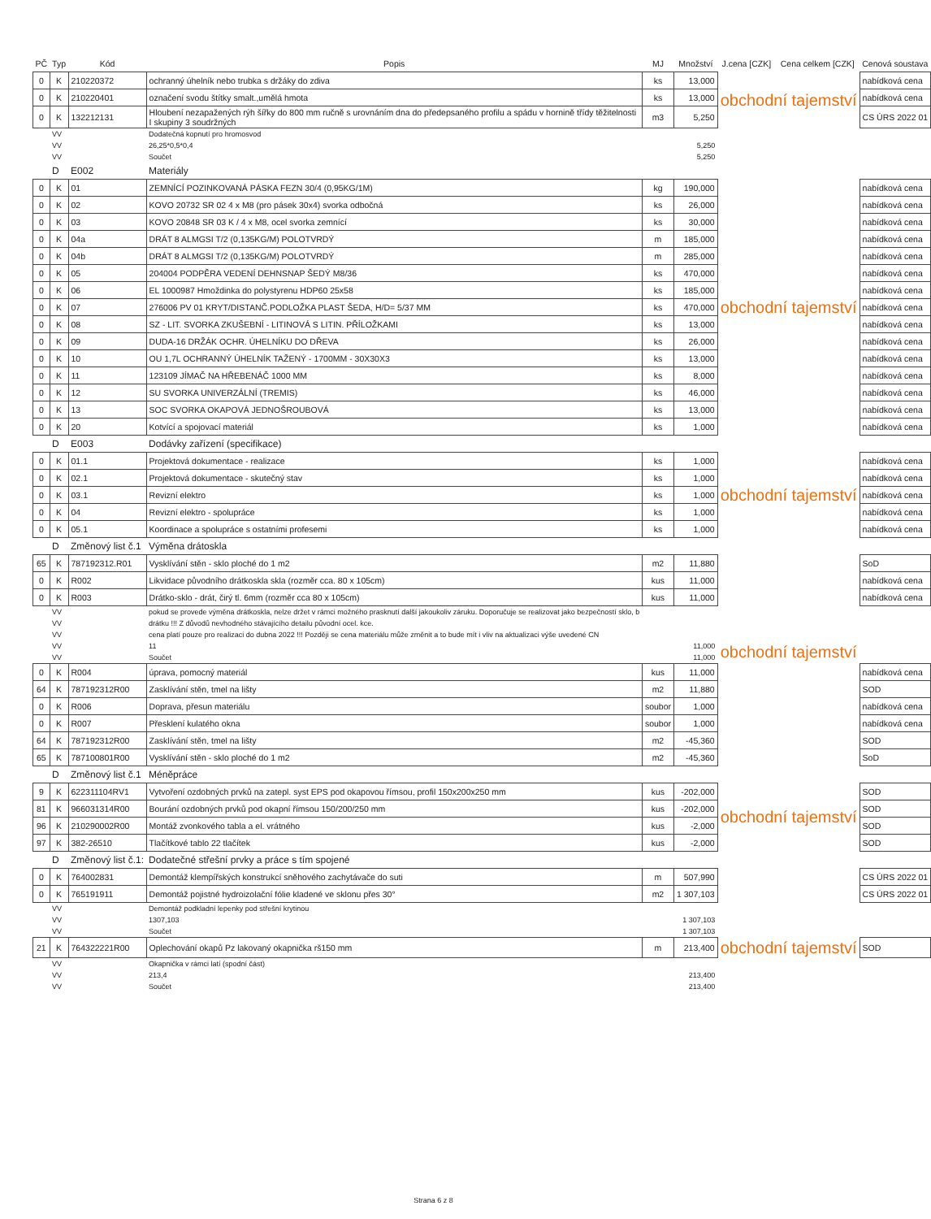| PČ | Typ | Kód | Popis | MJ | Množství | J.cena [CZK] | Cena celkem [CZK] | Cenová soustava |
| --- | --- | --- | --- | --- | --- | --- | --- | --- |
| 0 | K | 210220372 | ochranný úhelník nebo trubka s držáky do zdiva | ks | 13,000 | obchodní tajemství | | nabídková cena |
| 0 | K | 210220401 | označení svodu štítky smalt.,umělá hmota | ks | 13,000 | | | nabídková cena |
| 0 | K | 132212131 | Hloubení nezapažených rýh šířky do 800 mm ručně s urovnáním dna do předepsaného profilu a spádu v hornině třídy těžitelnosti I skupiny 3 soudržných | m3 | 5,250 | | | CS ÚRS 2022 01 |
| | VV | | Dodatečná kopnutí pro hromosvod | | | | | |
| | VV | | 26,25*0,5*0,4 | | 5,250 | | | |
| | VV | | Součet | | 5,250 | | | |
| | D | E002 | Materiály | | | | | |
| 0 | K | 01 | ZEMNÍCÍ POZINKOVANÁ PÁSKA FEZN 30/4 (0,95KG/1M) | kg | 190,000 | obchodní tajemství | | nabídková cena |
| 0 | K | 02 | KOVO 20732 SR 02 4 x M8 (pro pásek 30x4) svorka odbočná | ks | 26,000 | | | nabídková cena |
| 0 | K | 03 | KOVO 20848 SR 03 K / 4 x M8, ocel svorka zemnící | ks | 30,000 | | | nabídková cena |
| 0 | K | 04a | DRÁT 8 ALMGSI T/2 (0,135KG/M) POLOTVRDÝ | m | 185,000 | | | nabídková cena |
| 0 | K | 04b | DRÁT 8 ALMGSI T/2 (0,135KG/M) POLOTVRDÝ | m | 285,000 | | | nabídková cena |
| 0 | K | 05 | 204004 PODPĚRA VEDENÍ DEHNSNAP ŠEDÝ M8/36 | ks | 470,000 | | | nabídková cena |
| 0 | K | 06 | EL 1000987 Hmoždinka do polystyrenu HDP60 25x58 | ks | 185,000 | | | nabídková cena |
| 0 | K | 07 | 276006 PV 01 KRYT/DISTANČ.PODLOŽKA PLAST ŠEDA, H/D= 5/37 MM | ks | 470,000 | | | nabídková cena |
| 0 | K | 08 | SZ - LIT. SVORKA ZKUŠEBNÍ - LITINOVÁ S LITIN. PŘÍLOŽKAMI | ks | 13,000 | | | nabídková cena |
| 0 | K | 09 | DUDA-16 DRŽÁK OCHR. ÚHELNÍKU DO DŘEVA | ks | 26,000 | | | nabídková cena |
| 0 | K | 10 | OU 1,7L OCHRANNÝ ÚHELNÍK TAŽENÝ - 1700MM - 30X30X3 | ks | 13,000 | | | nabídková cena |
| 0 | K | 11 | 123109 JÍMAČ NA HŘEBENÁČ 1000 MM | ks | 8,000 | | | nabídková cena |
| 0 | K | 12 | SU SVORKA UNIVERZÁLNÍ (TREMIS) | ks | 46,000 | | | nabídková cena |
| 0 | K | 13 | SOC SVORKA OKAPOVÁ JEDNOŠROUBOVÁ | ks | 13,000 | | | nabídková cena |
| 0 | K | 20 | Kotvící a spojovací materiál | ks | 1,000 | | | nabídková cena |
| | D | E003 | Dodávky zařízení (specifikace) | | | | | |
| 0 | K | 01.1 | Projektová dokumentace - realizace | ks | 1,000 | obchodní tajemství | | nabídková cena |
| 0 | K | 02.1 | Projektová dokumentace - skutečný stav | ks | 1,000 | | | nabídková cena |
| 0 | K | 03.1 | Revizní elektro | ks | 1,000 | | | nabídková cena |
| 0 | K | 04 | Revizní elektro - spolupráce | ks | 1,000 | | | nabídková cena |
| 0 | K | 05.1 | Koordinace a spolupráce s ostatními profesemi | ks | 1,000 | | | nabídková cena |
| | D | Změnový list č.1 | Výměna drátoskla | | | | | |
| 65 | K | 787192312.R01 | Vysklívání stěn - sklo ploché do 1 m2 | m2 | 11,880 | obchodní tajemství | | SoD |
| 0 | K | R002 | Likvidace původního drátkoskla skla (rozměr cca. 80 x 105cm) | kus | 11,000 | | | nabídková cena |
| 0 | K | R003 | Drátko-sklo - drát, čirý tl. 6mm (rozměr cca 80 x 105cm) | kus | 11,000 | | | nabídková cena |
| | VV | | pokud se provede výměna drátkoskla, nelze držet v rámci možného prasknutí další jakoukoliv záruku. Doporučuje se realizovat jako bezpečností sklo, b | | | | | |
| | VV | | drátku !!! Z důvodů nevhodného stávajícího detailu původní ocel. kce. | | | | | |
| | VV | | cena platí pouze pro realizaci do dubna 2022 !!! Později se cena materiálu může změnit a to bude mít i vliv na aktualizaci výše uvedené CN | | | | | |
| | VV | | 11 | | 11,000 | | | |
| | VV | | Součet | | 11,000 | | | |
| 0 | K | R004 | úprava, pomocný materiál | kus | 11,000 | | | nabídková cena |
| 64 | K | 787192312R00 | Zasklívání stěn, tmel na lišty | m2 | 11,880 | | | SOD |
| 0 | K | R006 | Doprava, přesun materiálu | soubor | 1,000 | | | nabídková cena |
| 0 | K | R007 | Přesklení kulatého okna | soubor | 1,000 | | | nabídková cena |
| 64 | K | 787192312R00 | Zasklívání stěn, tmel na lišty | m2 | -45,360 | | | SOD |
| 65 | K | 787100801R00 | Vysklívání stěn - sklo ploché do 1 m2 | m2 | -45,360 | | | SoD |
| | D | Změnový list č.1 | Méněpráce | | | | | |
| 9 | K | 622311104RV1 | Vytvoření ozdobných prvků na zatepl. syst EPS pod okapovou římsou, profil 150x200x250 mm | kus | -202,000 | obchodní tajemství | | SOD |
| 81 | K | 966031314R00 | Bourání ozdobných prvků pod okapní římsou 150/200/250 mm | kus | -202,000 | | | SOD |
| 96 | K | 210290002R00 | Montáž zvonkového tabla a el. vrátného | kus | -2,000 | | | SOD |
| 97 | K | 382-26510 | Tlačítkové tablo 22 tlačítek | kus | -2,000 | | | SOD |
| | D | Změnový list č.1: | Dodatečné střešní prvky a práce s tím spojené | | | | | |
| 0 | K | 764002831 | Demontáž klempířských konstrukcí sněhového zachytávače do suti | m | 507,990 | | | CS ÚRS 2022 01 |
| 0 | K | 765191911 | Demontáž pojistné hydroizolační fólie kladené ve sklonu přes 30° | m2 | 1 307,103 | | | CS ÚRS 2022 01 |
| | VV | | Demontáž podkladní lepenky pod střešní krytinou | | | | | |
| | VV | | 1307,103 | | 1 307,103 | | | |
| | VV | | Součet | | 1 307,103 | | | |
| 21 | K | 764322221R00 | Oplechování okapů Pz lakovaný okapnička rš150 mm | m | 213,400 | obchodní tajemství | | SOD |
| | VV | | Okapnička v rámci latí (spodní část) | | | | | |
| | VV | | 213,4 | | 213,400 | | | |
| | VV | | Součet | | 213,400 | | | |
Strana 6 z 8